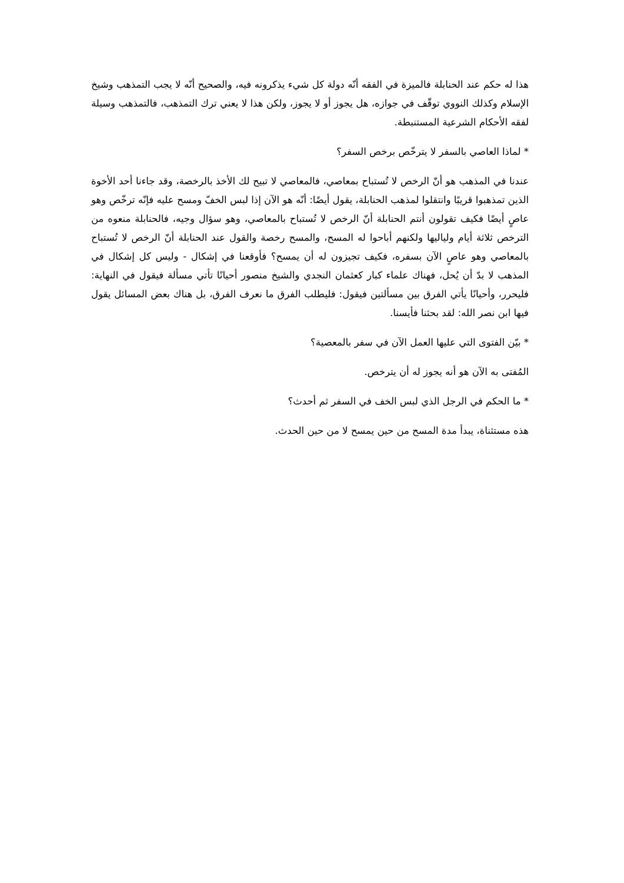هذا له حكم عند الحنابلة فالميزة في الفقه أنّه دولة كل شيء يذكرونه فيه، والصحيح أنّه لا يجب التمذهب وشيخ الإسلام وكذلك النووي توقّف في جوازه، هل يجوز أو لا يجوز، ولكن هذا لا يعني ترك التمذهب، فالتمذهب وسيلة لفقه الأحكام الشرعية المستنبطة.
* لماذا العاصي بالسفر لا يترخّص برخص السفر؟
عندنا في المذهب هو أنّ الرخص لا تُستباح بمعاصي، فالمعاصي لا تبيح لك الأخذ بالرخصة، وقد جاءنا أحد الأخوة الذين تمذهبوا قريبًا وانتقلوا لمذهب الحنابلة، يقول أيضًا: أنّه هو الآن إذا لبس الخفّ ومسح عليه فإنّه ترخّص وهو عاصٍ أيضًا فكيف تقولون أنتم الحنابلة أنّ الرخص لا تُستباح بالمعاصي، وهو سؤال وجيه، فالحنابلة منعوه من الترخص ثلاثة أيام ولياليها ولكنهم أباحوا له المسح، والمسح رخصة والقول عند الحنابلة أنّ الرخص لا تُستباح بالمعاصي وهو عاصٍ الآن بسفره، فكيف تجيزون له أن يمسح؟ فأوقعنا في إشكال - وليس كل إشكال في المذهب لا بدّ أن يُحل، فهناك علماء كبار كعثمان النجدي والشيخ منصور أحيانًا تأتي مسألة فيقول في النهاية: فليحرر، وأحيانًا يأتي الفرق بين مسألتين فيقول: فليطلب الفرق ما نعرف الفرق، بل هناك بعض المسائل يقول فيها ابن نصر الله: لقد بحثنا فأيسنا.
* بيّن الفتوى التي عليها العمل الآن في سفر بالمعصية؟
المُفتى به الآن هو أنه يجوز له أن يترخص.
* ما الحكم في الرجل الذي لبس الخف في السفر ثم أحدث؟
هذه مستثناة، يبدأ مدة المسح من حين يمسح لا من حين الحدث.